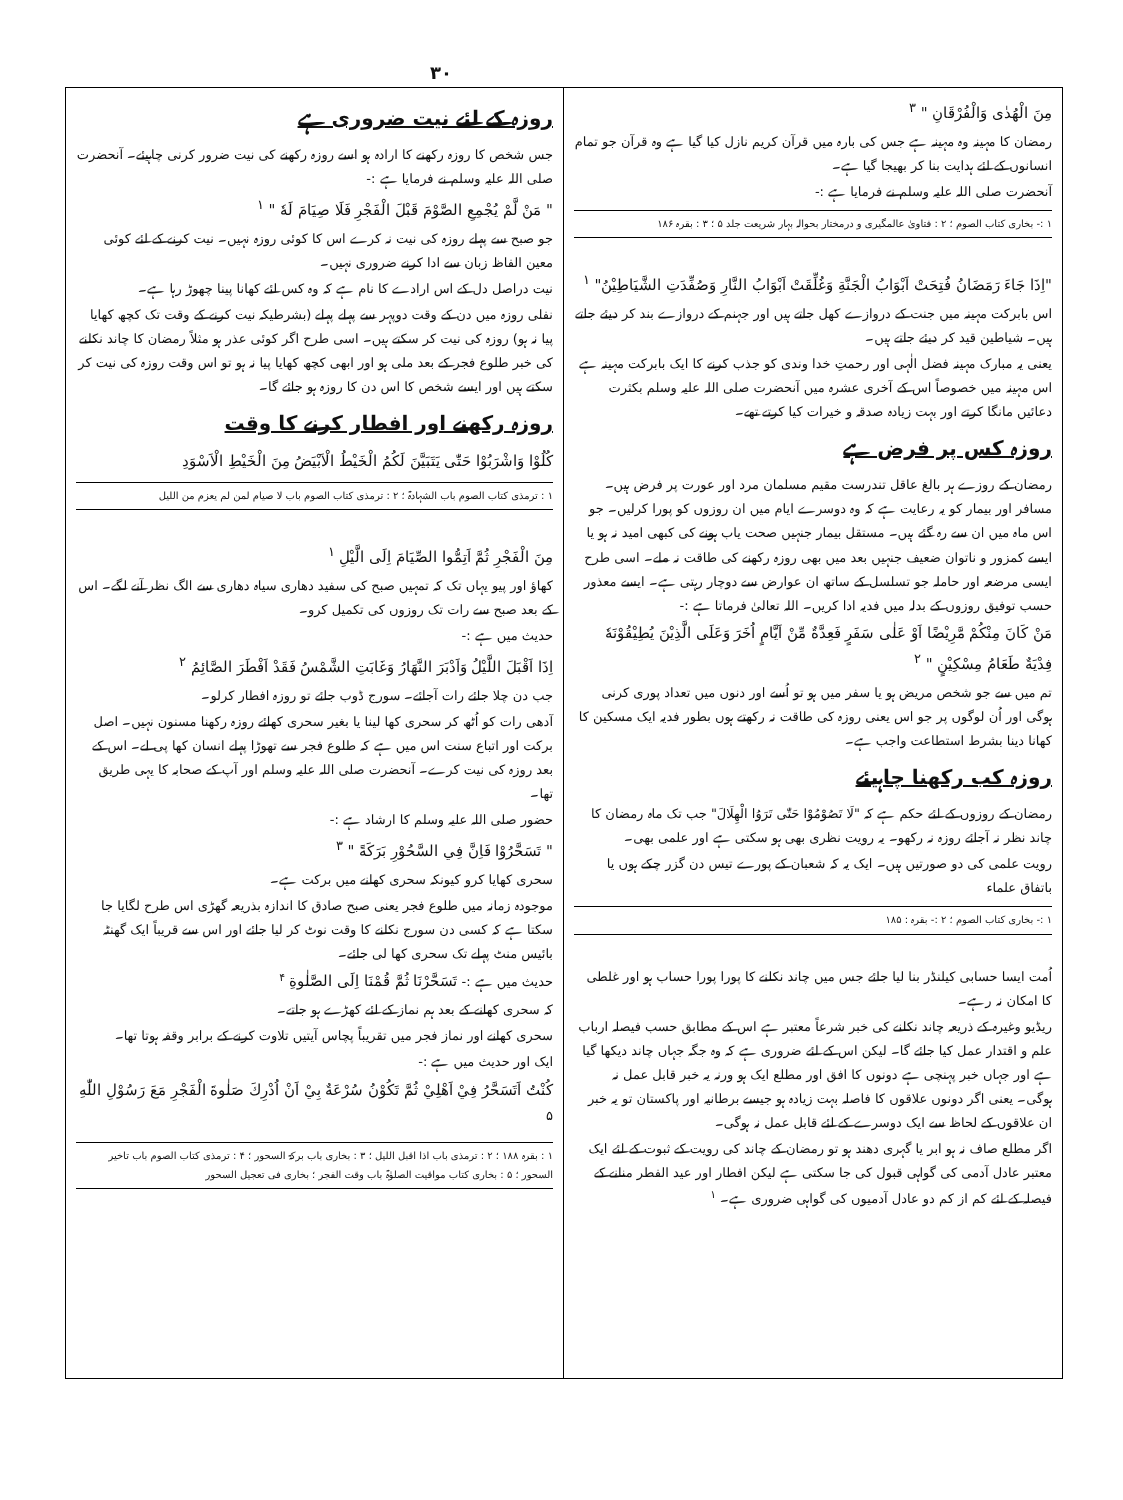۳۰
مِنَ الْهُدٰى وَالْفُرْقَانِ " <sup>۳</sup>
رمضان کا مہینہ وہ مہینہ ہے جس کی بارہ میں قرآن کریم نازل کیا گیا ہے وہ قرآن جو تمام انسانوں کے لئے ہدایت بنا کر بھیجا گیا ہے۔
آنحضرت صلی اللہ علیہ وسلم نے فرمایا ہے :-
۱ :- بخاری کتاب الصوم ؛ ۲ : فتاویٰ عالمگیری و درمختار بحوالہ بہار شریعت جلد ۵ ؛ ۳ : بقرہ ۱۸۶
"اِذَا جَاءَ رَمَضَانُ فُتِحَتْ اَبْوَابُ الْجَنَّةِ وَغُلِّقَتْ اَبْوَابُ النَّارِ وَصُفِّدَتِ الشَّيَاطِيْنُ" <sup>۱</sup>
اس بابرکت مہینہ میں جنت کے دروازے کھل جاتے ہیں اور جہنم کے دروازے بند کر دیئے جاتے ہیں۔ شیاطین قید کر دیئے جاتے ہیں۔
یعنی یہ مبارک مہینہ فضل الٰہی اور رحمتِ خدا وندی کو جذب کرنے کا ایک بابرکت مہینہ ہے اس مہینہ میں خصوصاً اس کے آخری عشرہ میں آنحضرت صلی اللہ علیہ وسلم بکثرت دعائیں مانگا کرتے اور بہت زیادہ صدقہ و خیرات کیا کرتے تھے۔
روزہ کس پر فرض ہے
رمضان کے روزے ہر بالغ عاقل تندرست مقیم مسلمان مرد اور عورت پر فرض ہیں۔ مسافر اور بیمار کو یہ رعایت ہے کہ وہ دوسرے ایام میں ان روزوں کو پورا کرلیں۔ جو اس ماہ میں ان سے رہ گئے ہیں۔ مستقل بیمار جنہیں صحت یاب ہونے کی کبھی امید نہ ہو یا ایسے کمزور و ناتوان ضعیف جنہیں بعد میں بھی روزہ رکھنے کی طاقت نہ ملے۔ اسی طرح ایسی مرضعہ اور حاملہ جو تسلسل کے ساتھ ان عوارض سے دوچار رہتی ہے۔ ایسے معذور حسب توفیق روزوں کے بدلہ میں فدیہ ادا کریں۔ اللہ تعالیٰ فرماتا ہے :-
مَنْ كَانَ مِنْكُمْ مَّرِيْضًا اَوْ عَلٰى سَفَرٍ فَعِدَّةٌ مِّنْ اَيَّامٍ اُخَرَ وَعَلَى الَّذِيْنَ يُطِيْقُوْنَهٗ فِدْيَةٌ طَعَامُ مِسْكِيْنٍ " <sup>۲</sup>
تم میں سے جو شخص مریض ہو یا سفر میں ہو تو اُسے اور دنوں میں تعداد پوری کرنی ہوگی اور اُن لوگوں پر جو اس یعنی روزہ کی طاقت نہ رکھتے ہوں بطور فدیہ ایک مسکین کا کھانا دینا بشرط استطاعت واجب ہے۔
روزہ کب رکھنا چاہیئے
رمضان کے روزوں کے لئے حکم ہے کہ "لَا تَصُوْمُوْا حَتّٰى تَرَوُا الْهِلَالَ" جب تک ماہ رمضان کا چاند نظر نہ آجائے روزہ نہ رکھو۔ یہ رویت نظری بھی ہو سکتی ہے اور علمی بھی۔
رویت علمی کی دو صورتیں ہیں۔ ایک یہ کہ شعبان کے پورے تیس دن گزر چکے ہوں یا باتفاق علماء
۱ :- بخاری کتاب الصوم ؛ ۲ :- بقرہ : ۱۸۵
اُمت ایسا حسابی کیلنڈر بنا لیا جائے جس میں چاند نکلنے کا پورا پورا حساب ہو اور غلطی کا امکان نہ رہے۔
ریڈیو وغیرہ کے ذریعہ چاند نکلنے کی خبر شرعاً معتبر ہے اس کے مطابق حسب فیصلہ ارباب علم و اقتدار عمل کیا جائے گا۔ لیکن اس کے لئے ضروری ہے کہ وہ جگہ جہاں چاند دیکھا گیا ہے اور جہاں خبر پہنچی ہے دونوں کا افق اور مطلع ایک ہو ورنہ یہ خبر قابل عمل نہ ہوگی۔ یعنی اگر دونوں علاقوں کا فاصلہ بہت زیادہ ہو جیسے برطانیہ اور پاکستان تو یہ خبر ان علاقوں کے لحاظ سے ایک دوسرے کے لئے قابل عمل نہ ہوگی۔
اگر مطلع صاف نہ ہو ابر یا گہری دھند ہو تو رمضان کے چاند کی رویت کے ثبوت کے لئے ایک معتبر عادل آدمی کی گواہی قبول کی جا سکتی ہے لیکن افطار اور عید الفطر منانے کے فیصلہ کے لئے کم از کم دو عادل آدمیوں کی گواہی ضروری ہے۔ <sup>۱</sup>
روزہ کے لئے نیت ضروری ہے
جس شخص کا روزہ رکھنے کا ارادہ ہو اسے روزہ رکھنے کی نیت ضرور کرنی چاہیئے۔ آنحضرت صلی اللہ علیہ وسلم نے فرمایا ہے :-
" مَنْ لَّمْ يُجْمِعِ الصَّوْمَ قَبْلَ الْفَجْرِ فَلَا صِيَامَ لَهٗ " <sup>۱</sup>
جو صبح سے پہلے روزہ کی نیت نہ کرے اس کا کوئی روزہ نہیں۔ نیت کرنے کے لئے کوئی معین الفاظ زبان سے ادا کرنے ضروری نہیں۔
نیت دراصل دل کے اس ارادے کا نام ہے کہ وہ کس لئے کھانا پینا چھوڑ رہا ہے۔
نفلی روزہ میں دن کے وقت دوپہر سے پہلے پہلے (بشرطیکہ نیت کرنے کے وقت تک کچھ کھایا پیا نہ ہو) روزہ کی نیت کر سکتے ہیں۔ اسی طرح اگر کوئی عذر ہو مثلاً رمضان کا چاند نکلنے کی خبر طلوع فجر کے بعد ملی ہو اور ابھی کچھ کھایا پیا نہ ہو تو اس وقت روزہ کی نیت کر سکتے ہیں اور ایسے شخص کا اس دن کا روزہ ہو جائے گا۔
روزہ رکھنے اور افطار کرنے کا وقت
كُلُوْا وَاشْرَبُوْا حَتّٰى يَتَبَيَّنَ لَكُمُ الْخَيْطُ الْاَبْيَضُ مِنَ الْخَيْطِ الْاَسْوَدِ
۱ : ترمذی کتاب الصوم باب الشہادۃ ؛ ۲ : ترمذی کتاب الصوم باب لا صیام لمن لم یعزم من اللیل
مِنَ الْفَجْرِ ثُمَّ اَتِمُّوا الصِّيَامَ اِلَى الَّيْلِ <sup>۱</sup>
کھاؤ اور پیو یہاں تک کہ تمہیں صبح کی سفید دھاری سیاہ دھاری سے الگ نظر آنے لگے۔ اس کے بعد صبح سے رات تک روزوں کی تکمیل کرو۔
حدیث میں ہے :-
اِذَا اَقْبَلَ اللَّيْلُ وَاَدْبَرَ النَّهَارُ وَغَابَتِ الشَّمْسُ فَقَدْ اَفْطَرَ الصَّائِمُ <sup>۲</sup>
جب دن چلا جائے رات آجائے۔ سورج ڈوب جائے تو روزہ افطار کرلو۔
آدھی رات کو اُٹھ کر سحری کھا لینا یا بغیر سحری کھائے روزہ رکھنا مسنون نہیں۔ اصل برکت اور اتباع سنت اس میں ہے کہ طلوع فجر سے تھوڑا پہلے انسان کھا پی لے۔ اس کے بعد روزہ کی نیت کرے۔ آنحضرت صلی اللہ علیہ وسلم اور آپ کے صحابہ کا یہی طریق تھا۔
حضور صلی اللہ علیہ وسلم کا ارشاد ہے :-
" تَسَحَّرُوْا فَاِنَّ فِي السَّحُوْرِ بَرَكَةً " <sup>۳</sup>
سحری کھایا کرو کیونکہ سحری کھانے میں برکت ہے۔
موجودہ زمانہ میں طلوع فجر یعنی صبح صادق کا اندازہ بذریعہ گھڑی اس طرح لگایا جا سکتا ہے کہ کسی دن سورج نکلنے کا وقت نوٹ کر لیا جائے اور اس سے قریباً ایک گھنٹہ بائیس منٹ پہلے تک سحری کھا لی جائے۔
حدیث میں ہے :- تَسَحَّرْنَا ثُمَّ قُمْنَا اِلَى الصَّلٰوةِ <sup>۴</sup>
کہ سحری کھانے کے بعد ہم نماز کے لئے کھڑے ہو جاتے۔
سحری کھانے اور نماز فجر میں تقریباً پچاس آیتیں تلاوت کرنے کے برابر وقفہ ہوتا تھا۔
ایک اور حدیث میں ہے :-
كُنْتُ اَتَسَحَّرُ فِيْ اَهْلِيْ ثُمَّ تَكُوْنُ سُرْعَةٌ بِيْ اَنْ اُدْرِكَ صَلٰوةَ الْفَجْرِ مَعَ رَسُوْلِ اللّٰهِ <sup>۵</sup>
۱ : بقرہ ۱۸۸ ؛ ۲ : ترمذی باب اذا اقبل اللیل ؛ ۳ : بخاری باب برکۃ السحور ؛ ۴ : ترمذی کتاب الصوم باب تاخیر السحور ؛ ۵ : بخاری کتاب مواقیت الصلوٰۃ باب وقت الفجر ؛ بخاری فی تعجیل السحور